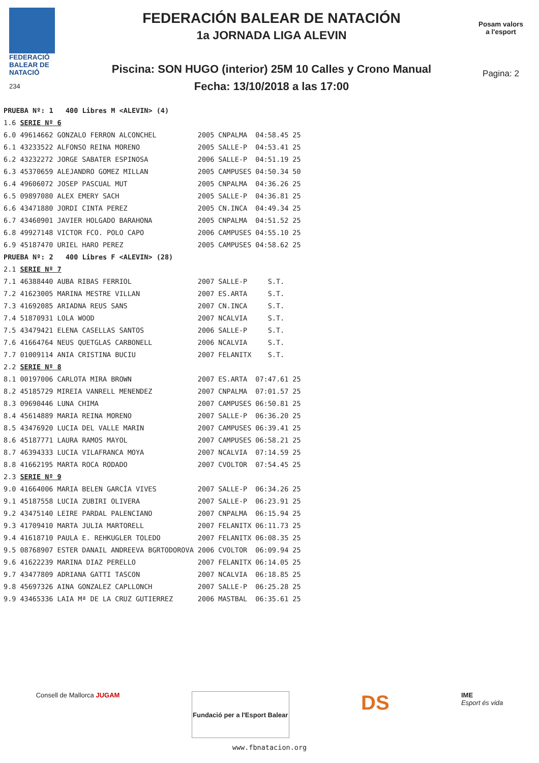FEDERACIÓ
BALEAR DE
NATACIÓ
234
FEDERACIÓN BALEAR DE NATACIÓN
1a JORNADA LIGA ALEVIN
Piscina: SON HUGO (interior) 25M 10 Calles y Crono Manual
Fecha: 13/10/2018 a las 17:00
Posam valors
a l'esport
Pagina: 2
| PRUEBA Nº: 1 400 Libres M <ALEVIN> (4) | | | | | |
| 1.6 | SERIE Nº 6 | | | | |
| 6.0 | 49614662 GONZALO FERRON ALCONCHEL | 2005 | CNPALMA | 04:58.45 | 25 |
| 6.1 | 43233522 ALFONSO REINA MORENO | 2005 | SALLE-P | 04:53.41 | 25 |
| 6.2 | 43232272 JORGE SABATER ESPINOSA | 2006 | SALLE-P | 04:51.19 | 25 |
| 6.3 | 45370659 ALEJANDRO GOMEZ MILLAN | 2005 | CAMPUSES | 04:50.34 | 50 |
| 6.4 | 49606072 JOSEP PASCUAL MUT | 2005 | CNPALMA | 04:36.26 | 25 |
| 6.5 | 09897080 ALEX EMERY SACH | 2005 | SALLE-P | 04:36.81 | 25 |
| 6.6 | 43471880 JORDI CINTA PEREZ | 2005 | CN.INCA | 04:49.34 | 25 |
| 6.7 | 43460901 JAVIER HOLGADO BARAHONA | 2005 | CNPALMA | 04:51.52 | 25 |
| 6.8 | 49927148 VICTOR FCO. POLO CAPO | 2006 | CAMPUSES | 04:55.10 | 25 |
| 6.9 | 45187470 URIEL HARO PEREZ | 2005 | CAMPUSES | 04:58.62 | 25 |
| PRUEBA Nº: 2 400 Libres F <ALEVIN> (28) | | | | | |
| 2.1 | SERIE Nº 7 | | | | |
| 7.1 | 46388440 AUBA RIBAS FERRIOL | 2007 | SALLE-P | S.T. | |
| 7.2 | 41623005 MARINA MESTRE VILLAN | 2007 | ES.ARTA | S.T. | |
| 7.3 | 41692085 ARIADNA REUS SANS | 2007 | CN.INCA | S.T. | |
| 7.4 | 51870931 LOLA WOOD | 2007 | NCALVIA | S.T. | |
| 7.5 | 43479421 ELENA CASELLAS SANTOS | 2006 | SALLE-P | S.T. | |
| 7.6 | 41664764 NEUS QUETGLAS CARBONELL | 2006 | NCALVIA | S.T. | |
| 7.7 | 01009114 ANIA CRISTINA BUCIU | 2007 | FELANITX | S.T. | |
| 2.2 | SERIE Nº 8 | | | | |
| 8.1 | 00197006 CARLOTA MIRA BROWN | 2007 | ES.ARTA | 07:47.61 | 25 |
| 8.2 | 45185729 MIREIA VANRELL MENENDEZ | 2007 | CNPALMA | 07:01.57 | 25 |
| 8.3 | 09690446 LUNA CHIMA | 2007 | CAMPUSES | 06:50.81 | 25 |
| 8.4 | 45614889 MARIA REINA MORENO | 2007 | SALLE-P | 06:36.20 | 25 |
| 8.5 | 43476920 LUCIA DEL VALLE MARIN | 2007 | CAMPUSES | 06:39.41 | 25 |
| 8.6 | 45187771 LAURA RAMOS MAYOL | 2007 | CAMPUSES | 06:58.21 | 25 |
| 8.7 | 46394333 LUCIA VILAFRANCA MOYA | 2007 | NCALVIA | 07:14.59 | 25 |
| 8.8 | 41662195 MARTA ROCA RODADO | 2007 | CVOLTOR | 07:54.45 | 25 |
| 2.3 | SERIE Nº 9 | | | | |
| 9.0 | 41664006 MARIA BELEN GARCÍA VIVES | 2007 | SALLE-P | 06:34.26 | 25 |
| 9.1 | 45187558 LUCIA ZUBIRI OLIVERA | 2007 | SALLE-P | 06:23.91 | 25 |
| 9.2 | 43475140 LEIRE PARDAL PALENCIANO | 2007 | CNPALMA | 06:15.94 | 25 |
| 9.3 | 41709410 MARTA JULIA MARTORELL | 2007 | FELANITX | 06:11.73 | 25 |
| 9.4 | 41618710 PAULA E. REHKUGLER TOLEDO | 2007 | FELANITX | 06:08.35 | 25 |
| 9.5 | 08768907 ESTER DANAIL ANDREEVA BGRTODOROVA | 2006 | CVOLTOR | 06:09.94 | 25 |
| 9.6 | 41622239 MARINA DIAZ PERELLO | 2007 | FELANITX | 06:14.05 | 25 |
| 9.7 | 43477809 ADRIANA GATTI TASCON | 2007 | NCALVIA | 06:18.85 | 25 |
| 9.8 | 45697326 AINA GONZALEZ CAPLLONCH | 2007 | SALLE-P | 06:25.28 | 25 |
| 9.9 | 43465336 LAIA Mª DE LA CRUZ GUTIERREZ | 2006 | MASTBAL | 06:35.61 | 25 |
Consell de Mallorca JUGAM
Fundació per a l'Esport Balear
DS
IME
Esport és vida
www.fbnatacion.org